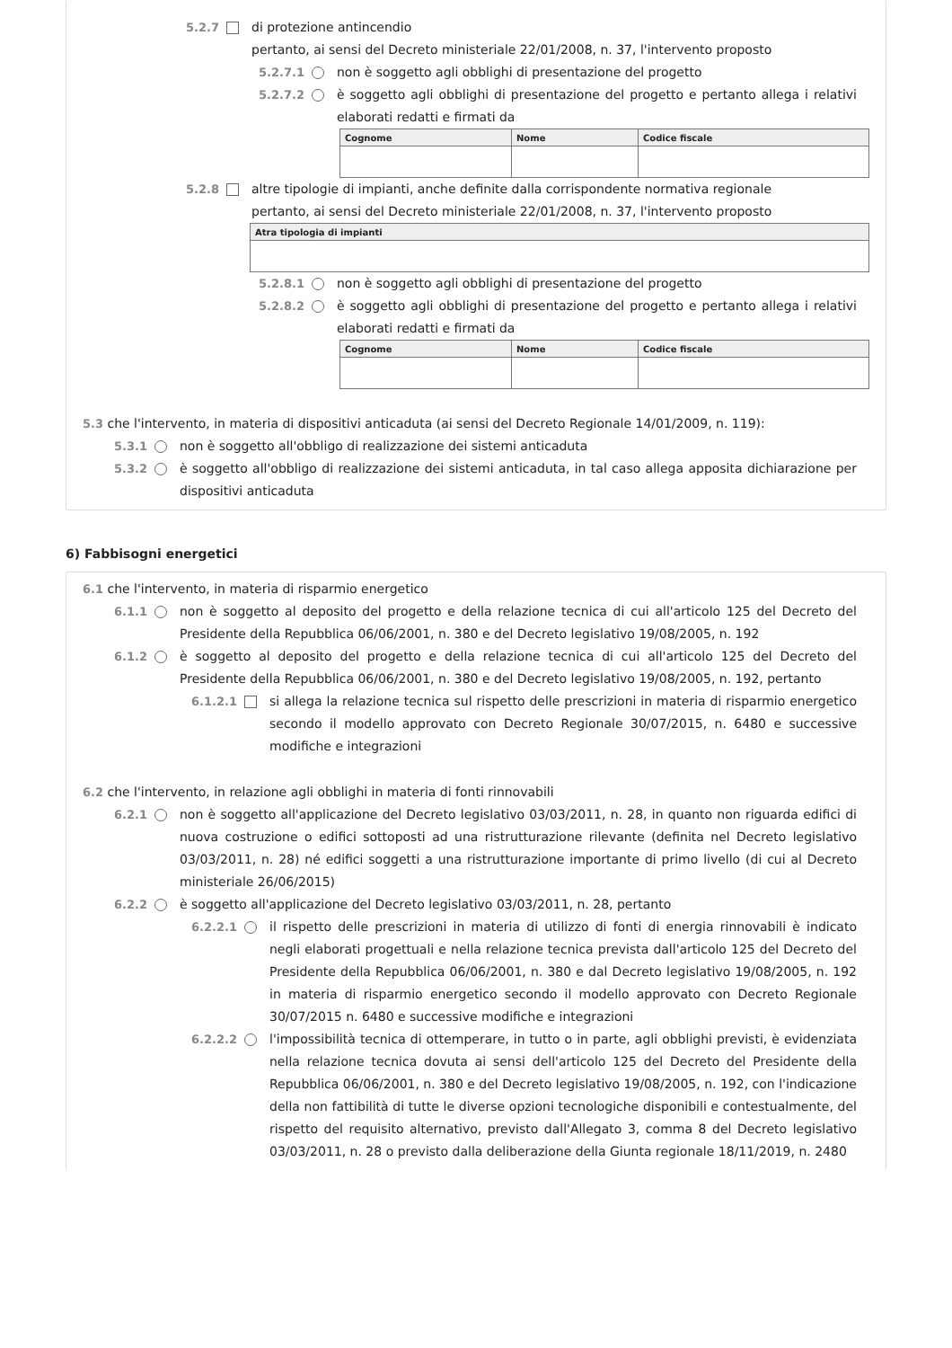5.2.7 di protezione antincendio
pertanto, ai sensi del Decreto ministeriale 22/01/2008, n. 37, l'intervento proposto
5.2.7.1 non è soggetto agli obblighi di presentazione del progetto
5.2.7.2 è soggetto agli obblighi di presentazione del progetto e pertanto allega i relativi elaborati redatti e firmati da
| Cognome | Nome | Codice fiscale |
| --- | --- | --- |
5.2.8 altre tipologie di impianti, anche definite dalla corrispondente normativa regionale
pertanto, ai sensi del Decreto ministeriale 22/01/2008, n. 37, l'intervento proposto
| Atra tipologia di impianti |
| --- |
5.2.8.1 non è soggetto agli obblighi di presentazione del progetto
5.2.8.2 è soggetto agli obblighi di presentazione del progetto e pertanto allega i relativi elaborati redatti e firmati da
| Cognome | Nome | Codice fiscale |
| --- | --- | --- |
5.3 che l'intervento, in materia di dispositivi anticaduta (ai sensi del Decreto Regionale 14/01/2009, n. 119):
5.3.1 non è soggetto all'obbligo di realizzazione dei sistemi anticaduta
5.3.2 è soggetto all'obbligo di realizzazione dei sistemi anticaduta, in tal caso allega apposita dichiarazione per dispositivi anticaduta
6) Fabbisogni energetici
6.1 che l'intervento, in materia di risparmio energetico
6.1.1 non è soggetto al deposito del progetto e della relazione tecnica di cui all'articolo 125 del Decreto del Presidente della Repubblica 06/06/2001, n. 380 e del Decreto legislativo 19/08/2005, n. 192
6.1.2 è soggetto al deposito del progetto e della relazione tecnica di cui all'articolo 125 del Decreto del Presidente della Repubblica 06/06/2001, n. 380 e del Decreto legislativo 19/08/2005, n. 192, pertanto
6.1.2.1 si allega la relazione tecnica sul rispetto delle prescrizioni in materia di risparmio energetico secondo il modello approvato con Decreto Regionale 30/07/2015, n. 6480 e successive modifiche e integrazioni
6.2 che l'intervento, in relazione agli obblighi in materia di fonti rinnovabili
6.2.1 non è soggetto all'applicazione del Decreto legislativo 03/03/2011, n. 28, in quanto non riguarda edifici di nuova costruzione o edifici sottoposti ad una ristrutturazione rilevante (definita nel Decreto legislativo 03/03/2011, n. 28) né edifici soggetti a una ristrutturazione importante di primo livello (di cui al Decreto ministeriale 26/06/2015)
6.2.2 è soggetto all'applicazione del Decreto legislativo 03/03/2011, n. 28, pertanto
6.2.2.1 il rispetto delle prescrizioni in materia di utilizzo di fonti di energia rinnovabili è indicato negli elaborati progettuali e nella relazione tecnica prevista dall'articolo 125 del Decreto del Presidente della Repubblica 06/06/2001, n. 380 e dal Decreto legislativo 19/08/2005, n. 192 in materia di risparmio energetico secondo il modello approvato con Decreto Regionale 30/07/2015 n. 6480 e successive modifiche e integrazioni
6.2.2.2 l'impossibilità tecnica di ottemperare, in tutto o in parte, agli obblighi previsti, è evidenziata nella relazione tecnica dovuta ai sensi dell'articolo 125 del Decreto del Presidente della Repubblica 06/06/2001, n. 380 e del Decreto legislativo 19/08/2005, n. 192, con l'indicazione della non fattibilità di tutte le diverse opzioni tecnologiche disponibili e contestualmente, del rispetto del requisito alternativo, previsto dall'Allegato 3, comma 8 del Decreto legislativo 03/03/2011, n. 28 o previsto dalla deliberazione della Giunta regionale 18/11/2019, n. 2480